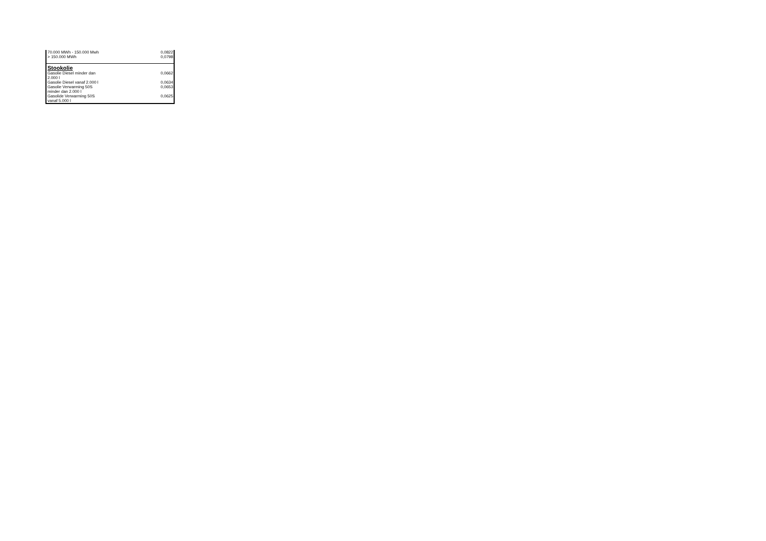| 70.000 MWh - 150.000 Mwh | 0,0822 |
| > 150.000 MWh | 0,0798 |
| Stookolie | |
| Gasolie Diesel minder dan 2.000 l | 0,0662 |
| Gasolie Diesel vanaf 2.000 l | 0,0634 |
| Gasolie Verwarming 50S minder dan 2.000 l | 0,0653 |
| Gasolide Verwarming 50S vanaf 5.000 l | 0,0625 |